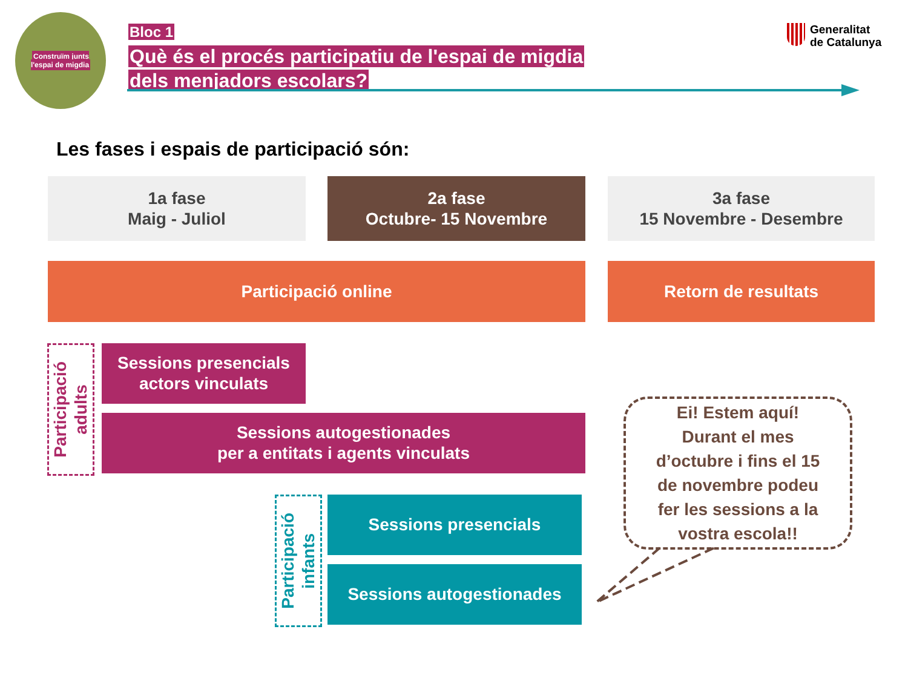Construïm junts
l'espai de migdia
Bloc 1
Què és el procés participatiu de l'espai de migdia
dels menjadors escolars?
Generalitat
de Catalunya
Les fases i espais de participació són:
1a fase
Maig - Juliol
2a fase
Octubre- 15 Novembre
3a fase
15 Novembre - Desembre
Participació online Retorn de resultats
Participació
adults
Sessions presencials
actors vinculats
Sessions autogestionades
per a entitats i agents vinculats
Participació
infants
Sessions presencials
Sessions autogestionades
Ei! Estem aquí!
Durant el mes
d’octubre i fins el 15
de novembre podeu
fer les sessions a la
vostra escola!!